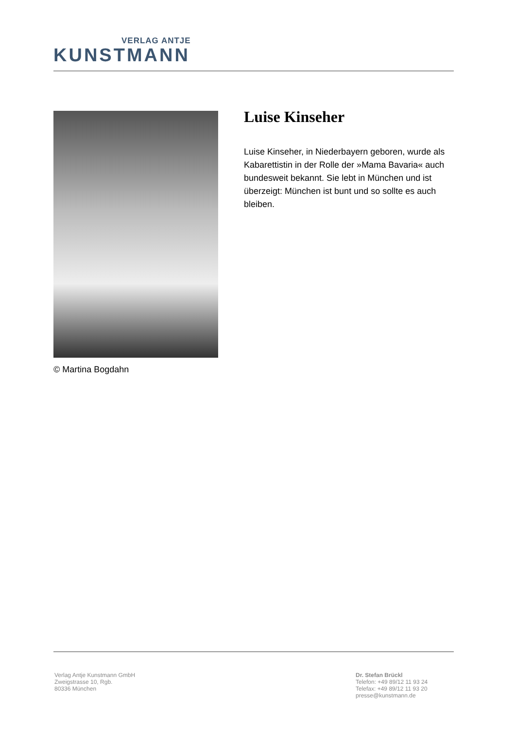VERLAG ANTJE
KUNSTMANN
© Martina Bogdahn
Luise Kinseher
Luise Kinseher, in Niederbayern geboren, wurde als Kabarettistin in der Rolle der »Mama Bavaria« auch bundesweit bekannt. Sie lebt in München und ist überzeigt: München ist bunt und so sollte es auch bleiben.
Verlag Antje Kunstmann GmbH
Zweigstrasse 10, Rgb.
80336 München
Dr. Stefan Brückl
Telefon: +49 89/12 11 93 24
Telefax: +49 89/12 11 93 20
presse@kunstmann.de